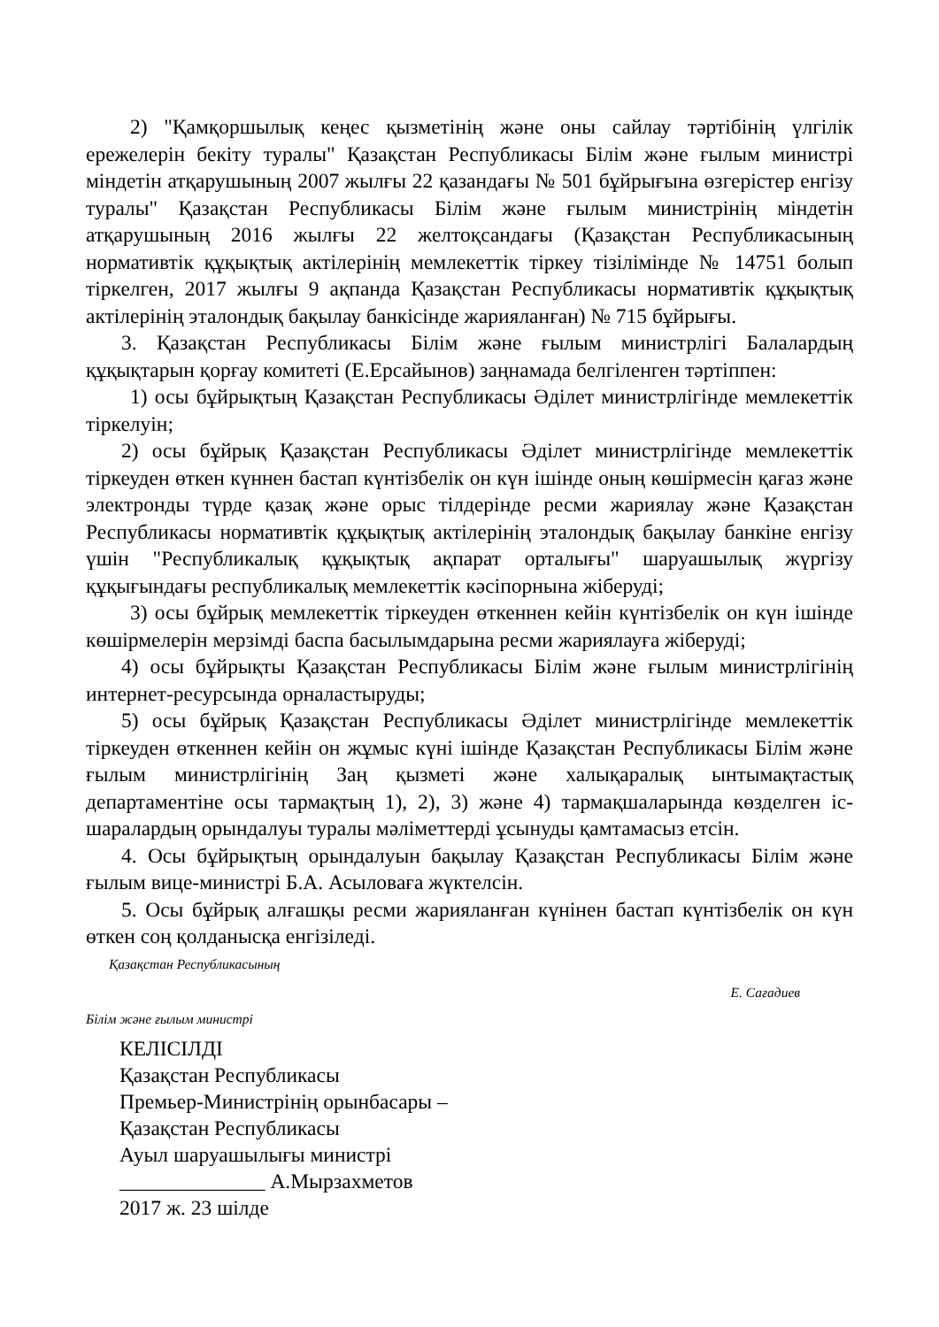2) "Қамқоршылық кеңес қызметінің және оны сайлау тәртібінің үлгілік ережелерін бекіту туралы" Қазақстан Республикасы Білім және ғылым министрі міндетін атқарушының 2007 жылғы 22 қазандағы № 501 бұйрығына өзгерістер енгізу туралы" Қазақстан Республикасы Білім және ғылым министрінің міндетін атқарушының 2016 жылғы 22 желтоқсандағы (Қазақстан Республикасының нормативтік құқықтық актілерінің мемлекеттік тіркеу тізілімінде № 14751 болып тіркелген, 2017 жылғы 9 ақпанда Қазақстан Республикасы нормативтік құқықтық актілерінің эталондық бақылау банкісінде жарияланған) № 715 бұйрығы.
3. Қазақстан Республикасы Білім және ғылым министрлігі Балалардың құқықтарын қорғау комитеті (Е.Ерсайынов) заңнамада белгіленген тәртіппен:
1) осы бұйрықтың Қазақстан Республикасы Әділет министрлігінде мемлекеттік тіркелуін;
2) осы бұйрық Қазақстан Республикасы Әділет министрлігінде мемлекеттік тіркеуден өткен күннен бастап күнтізбелік он күн ішінде оның көшірмесін қағаз және электронды түрде қазақ және орыс тілдерінде ресми жариялау және Қазақстан Республикасы нормативтік құқықтық актілерінің эталондық бақылау банкіне енгізу үшін "Республикалық құқықтық ақпарат орталығы" шаруашылық жүргізу құқығындағы республикалық мемлекеттік кәсіпорнына жіберуді;
3) осы бұйрық мемлекеттік тіркеуден өткеннен кейін күнтізбелік он күн ішінде көшірмелерін мерзімді баспа басылымдарына ресми жариялауға жіберуді;
4) осы бұйрықты Қазақстан Республикасы Білім және ғылым министрлігінің интернет-ресурсында орналастыруды;
5) осы бұйрық Қазақстан Республикасы Әділет министрлігінде мемлекеттік тіркеуден өткеннен кейін он жұмыс күні ішінде Қазақстан Республикасы Білім және ғылым министрлігінің Заң қызметі және халықаралық ынтымақтастық департаментіне осы тармақтың 1), 2), 3) және 4) тармақшаларында көзделген іс-шаралардың орындалуы туралы мәліметтерді ұсынуды қамтамасыз етсін.
4. Осы бұйрықтың орындалуын бақылау Қазақстан Республикасы Білім және ғылым вице-министрі Б.А. Асыловаға жүктелсін.
5. Осы бұйрық алғашқы ресми жарияланған күнінен бастап күнтізбелік он күн өткен соң қолданысқа енгізіледі.
Қазақстан Республикасының
Е. Сағадиев
Білім және ғылым министрі
КЕЛІСІЛДІ
Қазақстан Республикасы
Премьер-Министрінің орынбасары –
Қазақстан Республикасы
Ауыл шаруашылығы министрі
______________ А.Мырзахметов
2017 ж. 23 шілде